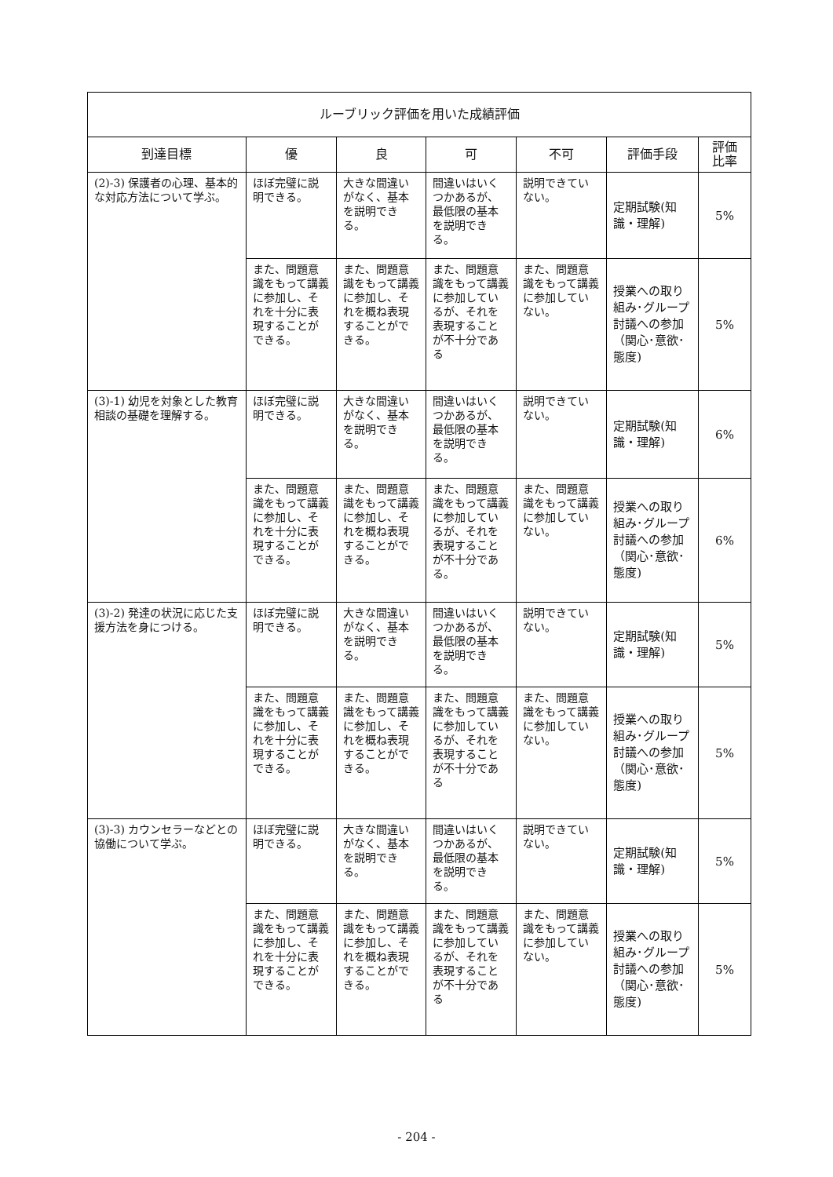| ルーブリック評価を用いた成績評価 | | | | | | |
| --- | --- | --- | --- | --- | --- | --- |
| 到達目標 | 優 | 良 | 可 | 不可 | 評価手段 | 評価 比率 |
| (2)-3) 保護者の心理、基本的な対応方法について学ぶ。 | ほぼ完璧に説明できる。 | 大きな間違いがなく、基本を説明できる。 | 間違いはいくつかあるが、最低限の基本を説明できる。 | 説明できていない。 | 定期試験(知識・理解) | 5% |
| | また、問題意識をもって講義に参加し、それを十分に表現することができる。 | また、問題意識をもって講義に参加し、それを概ね表現することができる。 | また、問題意識をもって講義に参加しているが、それを表現することが不十分である | また、問題意識をもって講義に参加していない。 | 授業への取り組み･グループ討議への参加（関心･意欲･態度) | 5% |
| (3)-1) 幼児を対象とした教育相談の基礎を理解する。 | ほぼ完璧に説明できる。 | 大きな間違いがなく、基本を説明できる。 | 間違いはいくつかあるが、最低限の基本を説明できる。 | 説明できていない。 | 定期試験(知識・理解) | 6% |
| | また、問題意識をもって講義に参加し、それを十分に表現することができる。 | また、問題意識をもって講義に参加し、それを概ね表現することができる。 | また、問題意識をもって講義に参加しているが、それを表現することが不十分である。 | また、問題意識をもって講義に参加していない。 | 授業への取り組み･グループ討議への参加（関心･意欲･態度) | 6% |
| (3)-2) 発達の状況に応じた支援方法を身につける。 | ほぼ完璧に説明できる。 | 大きな間違いがなく、基本を説明できる。 | 間違いはいくつかあるが、最低限の基本を説明できる。 | 説明できていない。 | 定期試験(知識・理解) | 5% |
| | また、問題意識をもって講義に参加し、それを十分に表現することができる。 | また、問題意識をもって講義に参加し、それを概ね表現することができる。 | また、問題意識をもって講義に参加しているが、それを表現することが不十分である | また、問題意識をもって講義に参加していない。 | 授業への取り組み･グループ討議への参加（関心･意欲･態度) | 5% |
| (3)-3) カウンセラーなどとの協働について学ぶ。 | ほぼ完璧に説明できる。 | 大きな間違いがなく、基本を説明できる。 | 間違いはいくつかあるが、最低限の基本を説明できる。 | 説明できていない。 | 定期試験(知識・理解) | 5% |
| | また、問題意識をもって講義に参加し、それを十分に表現することができる。 | また、問題意識をもって講義に参加し、それを概ね表現することができる。 | また、問題意識をもって講義に参加しているが、それを表現することが不十分である | また、問題意識をもって講義に参加していない。 | 授業への取り組み･グループ討議への参加（関心･意欲･態度) | 5% |
- 204 -